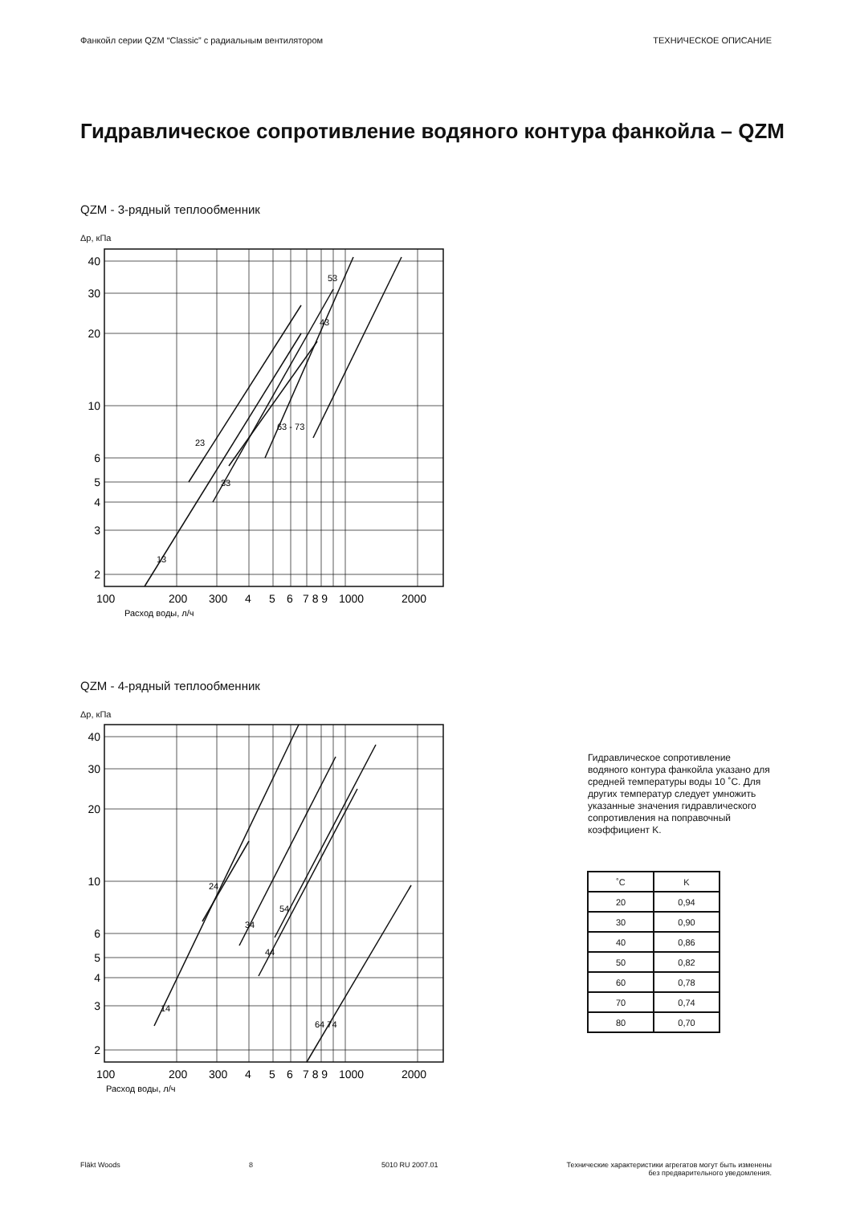Фанкойл серии QZM “Classic” с радиальным вентилятором ТЕХНИЧЕСКОЕ ОПИСАНИЕ
Гидравлическое сопротивление водяного контура фанкойла – QZM
QZM - 3-рядный теплообменник
Δp, кПа
40
30
20
10
6
5
4
3
2
100
200
300
4
5
6
7 8 9
1000
2000
Расход воды, л/ч
13
23
33
63 - 73
43
53
QZM - 4-рядный теплообменник
Δp, кПа
40
30
20
10
6
5
4
3
2
100
200
300
4
5
6
7 8 9
1000
2000
Расход воды, л/ч
14
24
34
44
54
64 74
Гидравлическое сопротивление водяного контура фанкойла указано для средней температуры воды 10 ˚C. Для других температур следует умножить указанные значения гидравлического сопротивления на поправочный коэффициент K.
| ˚C | K |
| --- | --- |
| 20 | 0,94 |
| 30 | 0,90 |
| 40 | 0,86 |
| 50 | 0,82 |
| 60 | 0,78 |
| 70 | 0,74 |
| 80 | 0,70 |
Fläkt Woods 8 5010 RU 2007.01 Технические характеристики агрегатов могут быть изменены
без предварительного уведомления.